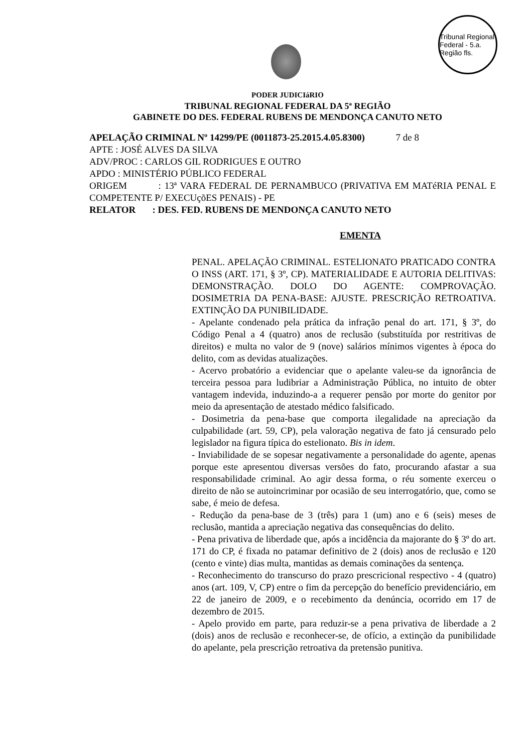Tribunal Regional Federal - 5.a. Região fls.
PODER JUDICIáRIO
TRIBUNAL REGIONAL FEDERAL DA 5ª REGIÃO
GABINETE DO DES. FEDERAL RUBENS DE MENDONÇA CANUTO NETO
APELAÇÃO CRIMINAL Nº 14299/PE (0011873-25.2015.4.05.8300) 7 de 8
APTE : JOSÉ ALVES DA SILVA
ADV/PROC : CARLOS GIL RODRIGUES E OUTRO
APDO : MINISTÉRIO PÚBLICO FEDERAL
ORIGEM : 13ª VARA FEDERAL DE PERNAMBUCO (PRIVATIVA EM MATéRIA PENAL E COMPETENTE P/ EXECUçõES PENAIS) - PE
RELATOR : DES. FED. RUBENS DE MENDONÇA CANUTO NETO
EMENTA
PENAL. APELAÇÃO CRIMINAL. ESTELIONATO PRATICADO CONTRA O INSS (ART. 171, § 3º, CP). MATERIALIDADE E AUTORIA DELITIVAS: DEMONSTRAÇÃO. DOLO DO AGENTE: COMPROVAÇÃO. DOSIMETRIA DA PENA-BASE: AJUSTE. PRESCRIÇÃO RETROATIVA. EXTINÇÃO DA PUNIBILIDADE.
- Apelante condenado pela prática da infração penal do art. 171, § 3º, do Código Penal a 4 (quatro) anos de reclusão (substituída por restritivas de direitos) e multa no valor de 9 (nove) salários mínimos vigentes à época do delito, com as devidas atualizações.
- Acervo probatório a evidenciar que o apelante valeu-se da ignorância de terceira pessoa para ludibriar a Administração Pública, no intuito de obter vantagem indevida, induzindo-a a requerer pensão por morte do genitor por meio da apresentação de atestado médico falsificado.
- Dosimetria da pena-base que comporta ilegalidade na apreciação da culpabilidade (art. 59, CP), pela valoração negativa de fato já censurado pelo legislador na figura típica do estelionato. Bis in idem.
- Inviabilidade de se sopesar negativamente a personalidade do agente, apenas porque este apresentou diversas versões do fato, procurando afastar a sua responsabilidade criminal. Ao agir dessa forma, o réu somente exerceu o direito de não se autoincriminar por ocasião de seu interrogatório, que, como se sabe, é meio de defesa.
- Redução da pena-base de 3 (três) para 1 (um) ano e 6 (seis) meses de reclusão, mantida a apreciação negativa das consequências do delito.
- Pena privativa de liberdade que, após a incidência da majorante do § 3º do art. 171 do CP, é fixada no patamar definitivo de 2 (dois) anos de reclusão e 120 (cento e vinte) dias multa, mantidas as demais cominações da sentença.
- Reconhecimento do transcurso do prazo prescricional respectivo - 4 (quatro) anos (art. 109, V, CP) entre o fim da percepção do benefício previdenciário, em 22 de janeiro de 2009, e o recebimento da denúncia, ocorrido em 17 de dezembro de 2015.
- Apelo provido em parte, para reduzir-se a pena privativa de liberdade a 2 (dois) anos de reclusão e reconhecer-se, de ofício, a extinção da punibilidade do apelante, pela prescrição retroativa da pretensão punitiva.